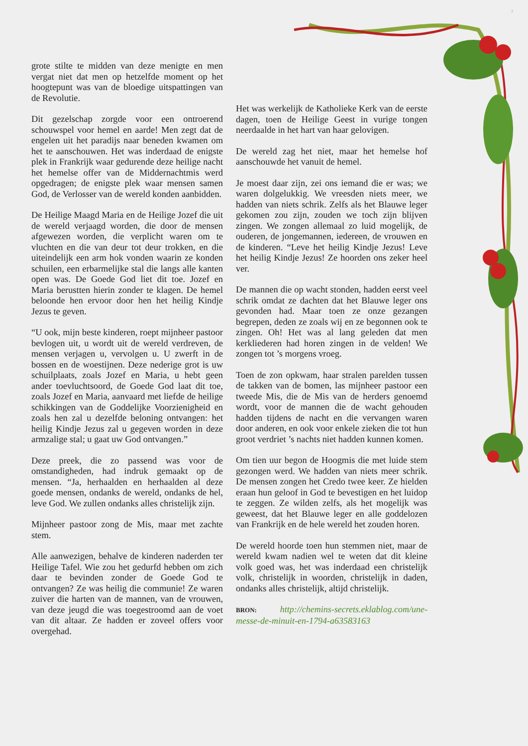2
grote stilte te midden van deze menigte en men vergat niet dat men op hetzelfde moment op het hoogtepunt was van de bloedige uitspattingen van de Revolutie.
Dit gezelschap zorgde voor een ontroerend schouwspel voor hemel en aarde! Men zegt dat de engelen uit het paradijs naar beneden kwamen om het te aanschouwen. Het was inderdaad de enigste plek in Frankrijk waar gedurende deze heilige nacht het hemelse offer van de Middernachtmis werd opgedragen; de enigste plek waar mensen samen God, de Verlosser van de wereld konden aanbidden.
De Heilige Maagd Maria en de Heilige Jozef die uit de wereld verjaagd worden, die door de mensen afgewezen worden, die verplicht waren om te vluchten en die van deur tot deur trokken, en die uiteindelijk een arm hok vonden waarin ze konden schuilen, een erbarmelijke stal die langs alle kanten open was. De Goede God liet dit toe. Jozef en Maria berustten hierin zonder te klagen. De hemel beloonde hen ervoor door hen het heilig Kindje Jezus te geven.
“U ook, mijn beste kinderen, roept mijnheer pastoor bevlogen uit, u wordt uit de wereld verdreven, de mensen verjagen u, vervolgen u. U zwerft in de bossen en de woestijnen. Deze nederige grot is uw schuilplaats, zoals Jozef en Maria, u hebt geen ander toevluchtsoord, de Goede God laat dit toe, zoals Jozef en Maria, aanvaard met liefde de heilige schikkingen van de Goddelijke Voorzienigheid en zoals hen zal u dezelfde beloning ontvangen: het heilig Kindje Jezus zal u gegeven worden in deze armzalige stal; u gaat uw God ontvangen.”
Deze preek, die zo passend was voor de omstandigheden, had indruk gemaakt op de mensen. “Ja, herhaalden en herhaalden al deze goede mensen, ondanks de wereld, ondanks de hel, leve God. We zullen ondanks alles christelijk zijn.
Mijnheer pastoor zong de Mis, maar met zachte stem.
Alle aanwezigen, behalve de kinderen naderden ter Heilige Tafel. Wie zou het gedurfd hebben om zich daar te bevinden zonder de Goede God te ontvangen? Ze was heilig die communie! Ze waren zuiver die harten van de mannen, van de vrouwen, van deze jeugd die was toegestroomd aan de voet van dit altaar. Ze hadden er zoveel offers voor overgehad.
Het was werkelijk de Katholieke Kerk van de eerste dagen, toen de Heilige Geest in vurige tongen neerdaalde in het hart van haar gelovigen.
De wereld zag het niet, maar het hemelse hof aanschouwde het vanuit de hemel.
Je moest daar zijn, zei ons iemand die er was; we waren dolgelukkig. We vreesden niets meer, we hadden van niets schrik. Zelfs als het Blauwe leger gekomen zou zijn, zouden we toch zijn blijven zingen. We zongen allemaal zo luid mogelijk, de ouderen, de jongemannen, iedereen, de vrouwen en de kinderen. “Leve het heilig Kindje Jezus! Leve het heilig Kindje Jezus! Ze hoorden ons zeker heel ver.
De mannen die op wacht stonden, hadden eerst veel schrik omdat ze dachten dat het Blauwe leger ons gevonden had. Maar toen ze onze gezangen begrepen, deden ze zoals wij en ze begonnen ook te zingen. Oh! Het was al lang geleden dat men kerkliederen had horen zingen in de velden! We zongen tot ’s morgens vroeg.
Toen de zon opkwam, haar stralen parelden tussen de takken van de bomen, las mijnheer pastoor een tweede Mis, die de Mis van de herders genoemd wordt, voor de mannen die de wacht gehouden hadden tijdens de nacht en die vervangen waren door anderen, en ook voor enkele zieken die tot hun groot verdriet ’s nachts niet hadden kunnen komen.
Om tien uur begon de Hoogmis die met luide stem gezongen werd. We hadden van niets meer schrik. De mensen zongen het Credo twee keer. Ze hielden eraan hun geloof in God te bevestigen en het luidop te zeggen. Ze wilden zelfs, als het mogelijk was geweest, dat het Blauwe leger en alle goddelozen van Frankrijk en de hele wereld het zouden horen.
De wereld hoorde toen hun stemmen niet, maar de wereld kwam nadien wel te weten dat dit kleine volk goed was, het was inderdaad een christelijk volk, christelijk in woorden, christelijk in daden, ondanks alles christelijk, altijd christelijk.
BRON: http://chemins-secrets.eklablog.com/une-messe-de-minuit-en-1794-a63583163